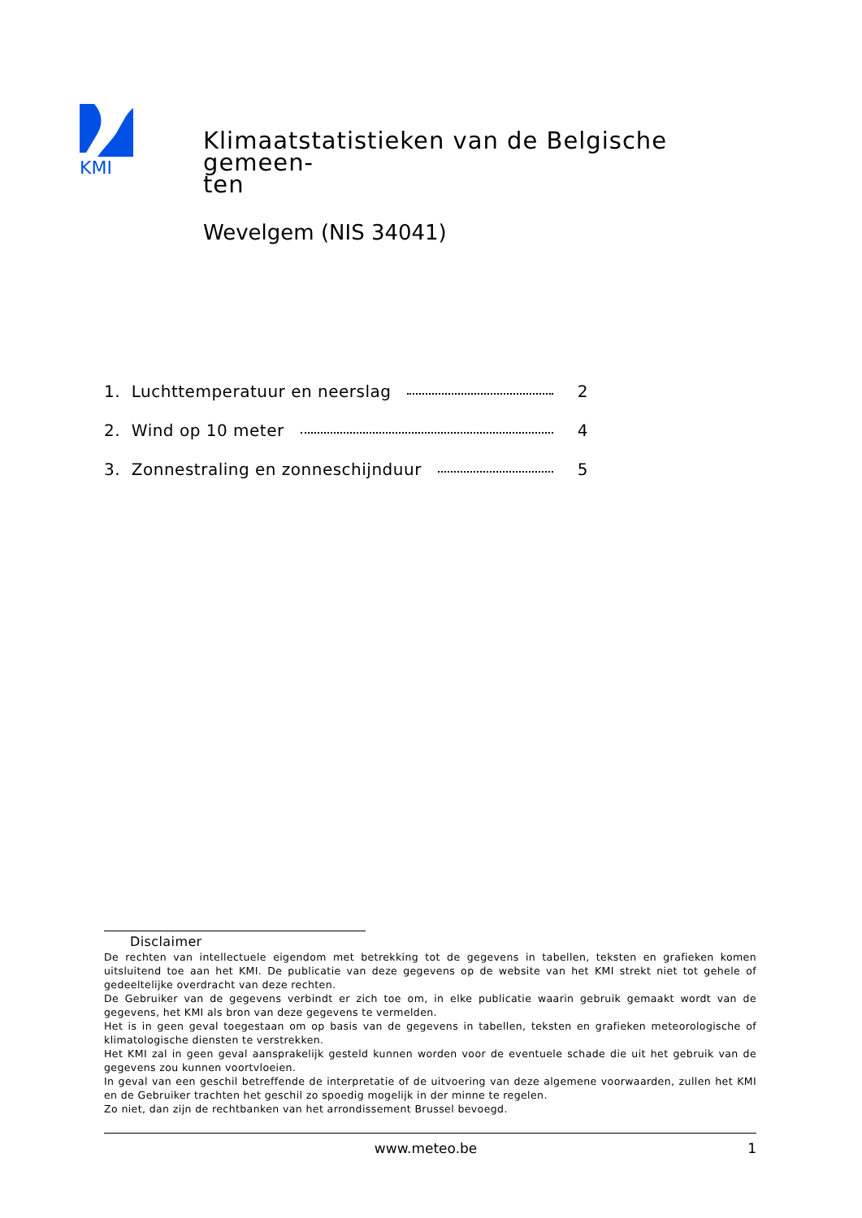KMI
Klimaatstatistieken van de Belgische gemeen-
ten
Wevelgem (NIS 34041)
1. Luchttemperatuur en neerslag 2
2. Wind op 10 meter 4
3. Zonnestraling en zonneschijnduur 5
Disclaimer
De rechten van intellectuele eigendom met betrekking tot de gegevens in tabellen, teksten en grafieken komen uitsluitend toe aan het KMI. De publicatie van deze gegevens op de website van het KMI strekt niet tot gehele of gedeeltelijke overdracht van deze rechten.
De Gebruiker van de gegevens verbindt er zich toe om, in elke publicatie waarin gebruik gemaakt wordt van de gegevens, het KMI als bron van deze gegevens te vermelden.
Het is in geen geval toegestaan om op basis van de gegevens in tabellen, teksten en grafieken meteorologische of klimatologische diensten te verstrekken.
Het KMI zal in geen geval aansprakelijk gesteld kunnen worden voor de eventuele schade die uit het gebruik van de gegevens zou kunnen voortvloeien.
In geval van een geschil betreffende de interpretatie of de uitvoering van deze algemene voorwaarden, zullen het KMI en de Gebruiker trachten het geschil zo spoedig mogelijk in der minne te regelen.
Zo niet, dan zijn de rechtbanken van het arrondissement Brussel bevoegd.
www.meteo.be 1